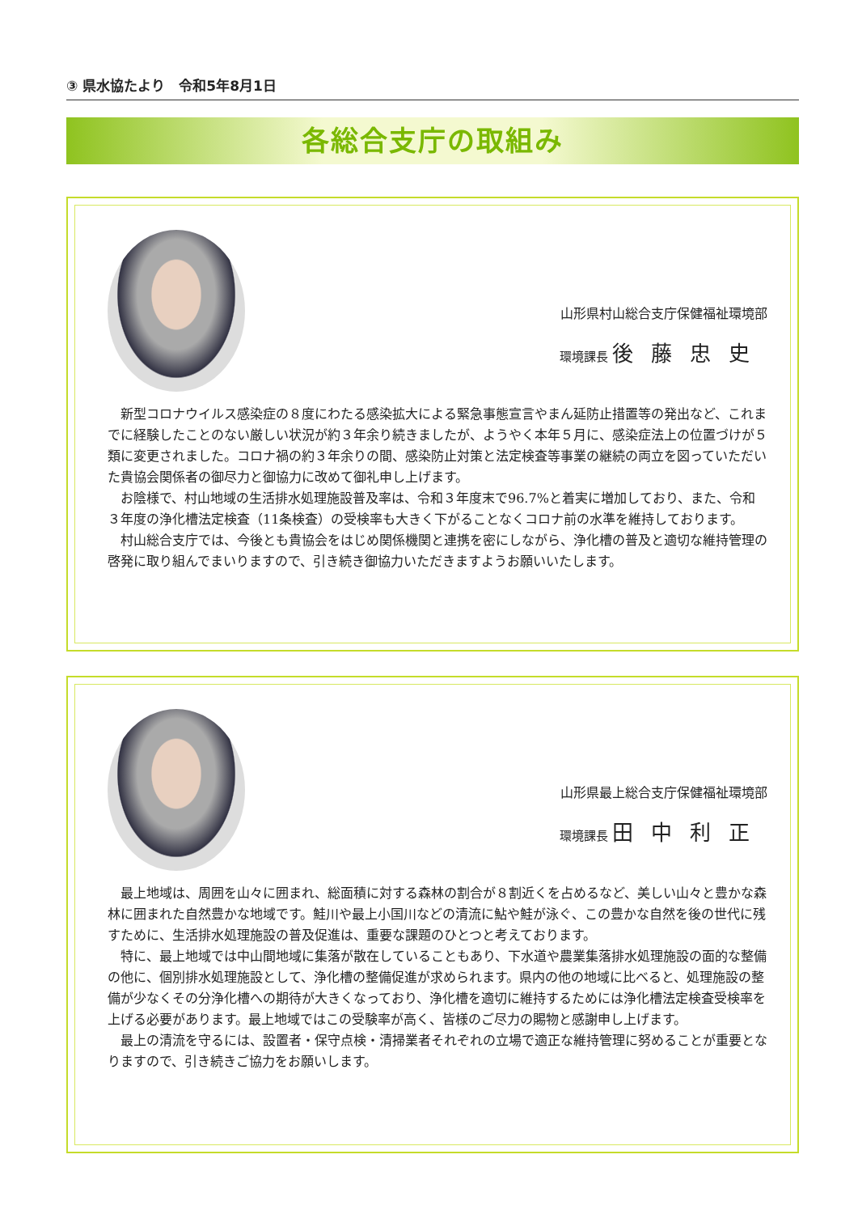③ 県水協たより　令和5年8月1日
各総合支庁の取組み
山形県村山総合支庁保健福祉環境部
環境課長 後藤忠史
新型コロナウイルス感染症の８度にわたる感染拡大による緊急事態宣言やまん延防止措置等の発出など、これまでに経験したことのない厳しい状況が約３年余り続きましたが、ようやく本年５月に、感染症法上の位置づけが５類に変更されました。コロナ禍の約３年余りの間、感染防止対策と法定検査等事業の継続の両立を図っていただいた貴協会関係者の御尽力と御協力に改めて御礼申し上げます。
お陰様で、村山地域の生活排水処理施設普及率は、令和３年度末で96.7%と着実に増加しており、また、令和３年度の浄化槽法定検査（11条検査）の受検率も大きく下がることなくコロナ前の水準を維持しております。
村山総合支庁では、今後とも貴協会をはじめ関係機関と連携を密にしながら、浄化槽の普及と適切な維持管理の啓発に取り組んでまいりますので、引き続き御協力いただきますようお願いいたします。
山形県最上総合支庁保健福祉環境部
環境課長 田中利正
最上地域は、周囲を山々に囲まれ、総面積に対する森林の割合が８割近くを占めるなど、美しい山々と豊かな森林に囲まれた自然豊かな地域です。鮭川や最上小国川などの清流に鮎や鮭が泳ぐ、この豊かな自然を後の世代に残すために、生活排水処理施設の普及促進は、重要な課題のひとつと考えております。
特に、最上地域では中山間地域に集落が散在していることもあり、下水道や農業集落排水処理施設の面的な整備の他に、個別排水処理施設として、浄化槽の整備促進が求められます。県内の他の地域に比べると、処理施設の整備が少なくその分浄化槽への期待が大きくなっており、浄化槽を適切に維持するためには浄化槽法定検査受検率を上げる必要があります。最上地域ではこの受験率が高く、皆様のご尽力の賜物と感謝申し上げます。
最上の清流を守るには、設置者・保守点検・清掃業者それぞれの立場で適正な維持管理に努めることが重要となりますので、引き続きご協力をお願いします。